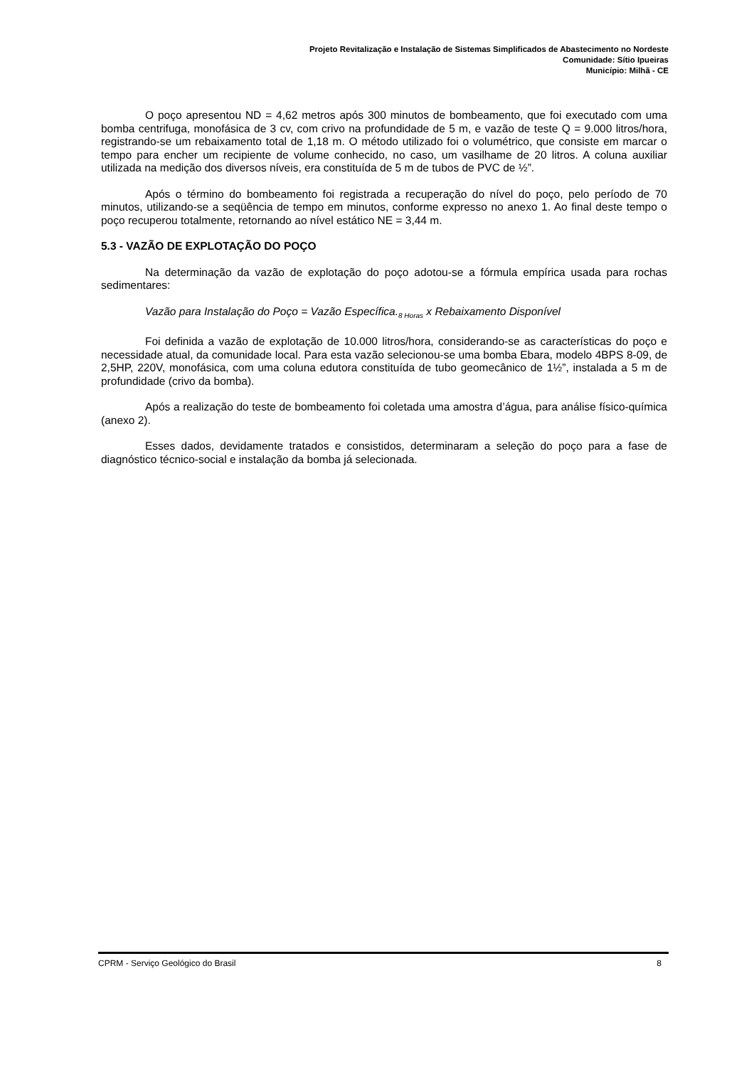Projeto Revitalização e Instalação de Sistemas Simplificados de Abastecimento no Nordeste
Comunidade: Sítio Ipueiras
Município: Milhã - CE
O poço apresentou ND = 4,62 metros após 300 minutos de bombeamento, que foi executado com uma bomba centrifuga, monofásica de 3 cv, com crivo na profundidade de 5 m, e vazão de teste Q = 9.000 litros/hora, registrando-se um rebaixamento total de 1,18 m. O método utilizado foi o volumétrico, que consiste em marcar o tempo para encher um recipiente de volume conhecido, no caso, um vasilhame de 20 litros. A coluna auxiliar utilizada na medição dos diversos níveis, era constituída de 5 m de tubos de PVC de ½”.
Após o término do bombeamento foi registrada a recuperação do nível do poço, pelo período de 70 minutos, utilizando-se a seqüência de tempo em minutos, conforme expresso no anexo 1. Ao final deste tempo o poço recuperou totalmente, retornando ao nível estático NE = 3,44 m.
5.3 - VAZÃO DE EXPLOTAÇÃO DO POÇO
Na determinação da vazão de explotação do poço adotou-se a fórmula empírica usada para rochas sedimentares:
Vazão para Instalação do Poço = Vazão Específica.<sub>8 Horas</sub> x Rebaixamento Disponível
Foi definida a vazão de explotação de 10.000 litros/hora, considerando-se as características do poço e necessidade atual, da comunidade local. Para esta vazão selecionou-se uma bomba Ebara, modelo 4BPS 8-09, de 2,5HP, 220V, monofásica, com uma coluna edutora constituída de tubo geomecânico de 1½”, instalada a 5 m de profundidade (crivo da bomba).
Após a realização do teste de bombeamento foi coletada uma amostra d’água, para análise físico-química (anexo 2).
Esses dados, devidamente tratados e consistidos, determinaram a seleção do poço para a fase de diagnóstico técnico-social e instalação da bomba já selecionada.
CPRM - Serviço Geológico do Brasil 8